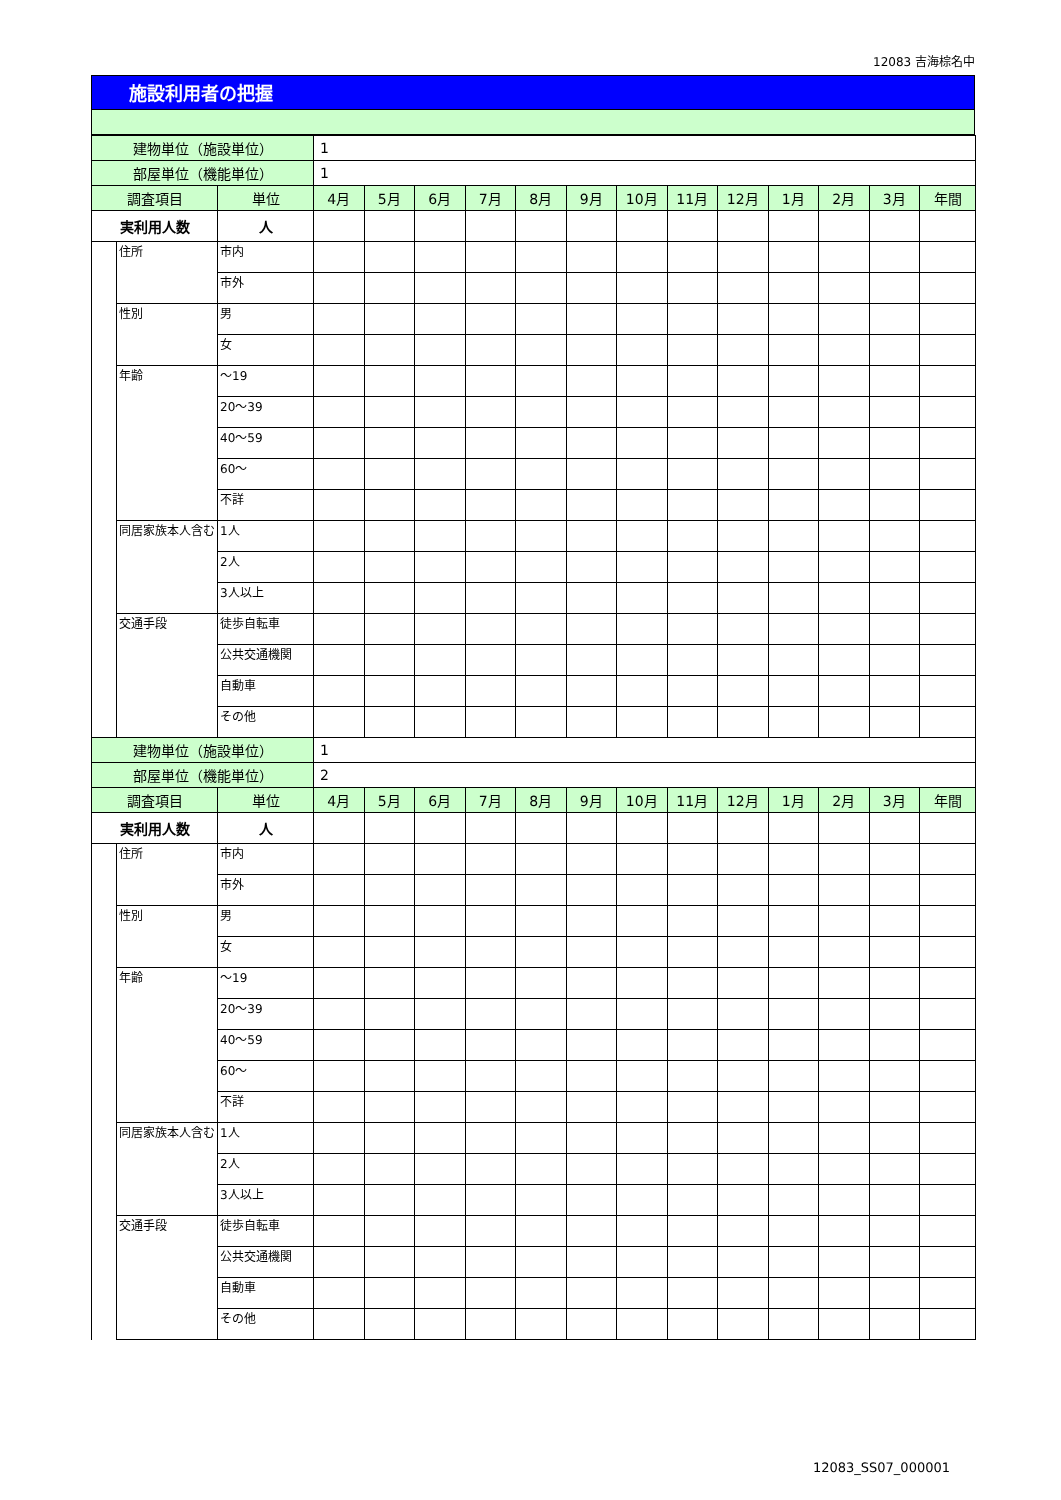12083 吉海棕名中
施設利用者の把握
| 建物単位（施設単位） | | | 1 | | | | | | | | | | | | |
| 部屋単位（機能単位） | | | 1 | | | | | | | | | | | | |
| 調査項目 | | 単位 | 4月 | 5月 | 6月 | 7月 | 8月 | 9月 | 10月 | 11月 | 12月 | 1月 | 2月 | 3月 | 年間 |
| 実利用人数 | | 人 | | | | | | | | | | | | | |
| | 住所 | 市内 | | | | | | | | | | | | | |
| | | 市外 | | | | | | | | | | | | | |
| | 性別 | 男 | | | | | | | | | | | | | |
| | | 女 | | | | | | | | | | | | | |
| | 年齢 | ～19 | | | | | | | | | | | | | |
| | | 20～39 | | | | | | | | | | | | | |
| | | 40～59 | | | | | | | | | | | | | |
| | | 60～ | | | | | | | | | | | | | |
| | | 不詳 | | | | | | | | | | | | | |
| | 同居家族本人含む | 1人 | | | | | | | | | | | | | |
| | | 2人 | | | | | | | | | | | | | |
| | | 3人以上 | | | | | | | | | | | | | |
| | 交通手段 | 徒歩自転車 | | | | | | | | | | | | | |
| | | 公共交通機関 | | | | | | | | | | | | | |
| | | 自動車 | | | | | | | | | | | | | |
| | | その他 | | | | | | | | | | | | | |
| 建物単位（施設単位） | | | 1 | | | | | | | | | | | | |
| 部屋単位（機能単位） | | | 2 | | | | | | | | | | | | |
| 調査項目 | | 単位 | 4月 | 5月 | 6月 | 7月 | 8月 | 9月 | 10月 | 11月 | 12月 | 1月 | 2月 | 3月 | 年間 |
| 実利用人数 | | 人 | | | | | | | | | | | | | |
| | 住所 | 市内 | | | | | | | | | | | | | |
| | | 市外 | | | | | | | | | | | | | |
| | 性別 | 男 | | | | | | | | | | | | | |
| | | 女 | | | | | | | | | | | | | |
| | 年齢 | ～19 | | | | | | | | | | | | | |
| | | 20～39 | | | | | | | | | | | | | |
| | | 40～59 | | | | | | | | | | | | | |
| | | 60～ | | | | | | | | | | | | | |
| | | 不詳 | | | | | | | | | | | | | |
| | 同居家族本人含む | 1人 | | | | | | | | | | | | | |
| | | 2人 | | | | | | | | | | | | | |
| | | 3人以上 | | | | | | | | | | | | | |
| | 交通手段 | 徒歩自転車 | | | | | | | | | | | | | |
| | | 公共交通機関 | | | | | | | | | | | | | |
| | | 自動車 | | | | | | | | | | | | | |
| | | その他 | | | | | | | | | | | | | |
12083_SS07_000001